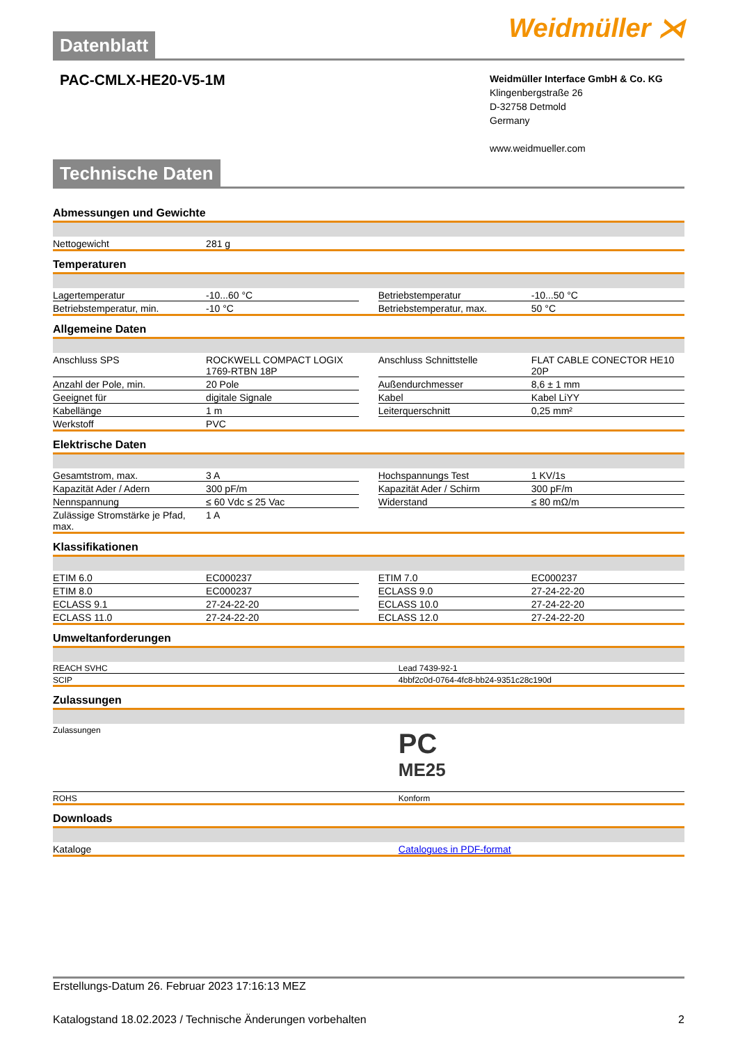Datenblatt
Weidmüller ⋊
PAC-CMLX-HE20-V5-1M
Weidmüller Interface GmbH & Co. KG
Klingenbergstraße 26
D-32758 Detmold
Germany
www.weidmueller.com
Technische Daten
Abmessungen und Gewichte
| Nettogewicht | 281 g | | | |
Temperaturen
| Lagertemperatur | -10...60 °C | | Betriebstemperatur | -10...50 °C |
| Betriebstemperatur, min. | -10 °C | | Betriebstemperatur, max. | 50 °C |
Allgemeine Daten
| Anschluss SPS | ROCKWELL COMPACT LOGIX 1769-RTBN 18P | | Anschluss Schnittstelle | FLAT CABLE CONECTOR HE10 20P |
| Anzahl der Pole, min. | 20 Pole | | Außendurchmesser | 8,6 ± 1 mm |
| Geeignet für | digitale Signale | | Kabel | Kabel LiYY |
| Kabellänge | 1 m | | Leiterquerschnitt | 0,25 mm² |
| Werkstoff | PVC | | | |
Elektrische Daten
| Gesamtstrom, max. | 3 A | | Hochspannungs Test | 1 KV/1s |
| Kapazität Ader / Adern | 300 pF/m | | Kapazität Ader / Schirm | 300 pF/m |
| Nennspannung | ≤ 60 Vdc ≤ 25 Vac | | Widerstand | ≤ 80 mΩ/m |
| Zulässige Stromstärke je Pfad, max. | 1 A | | | |
Klassifikationen
| ETIM 6.0 | EC000237 | | ETIM 7.0 | EC000237 |
| ETIM 8.0 | EC000237 | | ECLASS 9.0 | 27-24-22-20 |
| ECLASS 9.1 | 27-24-22-20 | | ECLASS 10.0 | 27-24-22-20 |
| ECLASS 11.0 | 27-24-22-20 | | ECLASS 12.0 | 27-24-22-20 |
Umweltanforderungen
| REACH SVHC | Lead 7439-92-1 |
| SCIP | 4bbf2c0d-0764-4fc8-bb24-9351c28c190d |
Zulassungen
| Zulassungen | PC ME25 |
| ROHS | Konform |
Downloads
| Kataloge | Catalogues in PDF-format |
Erstellungs-Datum 26. Februar 2023 17:16:13 MEZ
Katalogstand 18.02.2023 / Technische Änderungen vorbehalten 2